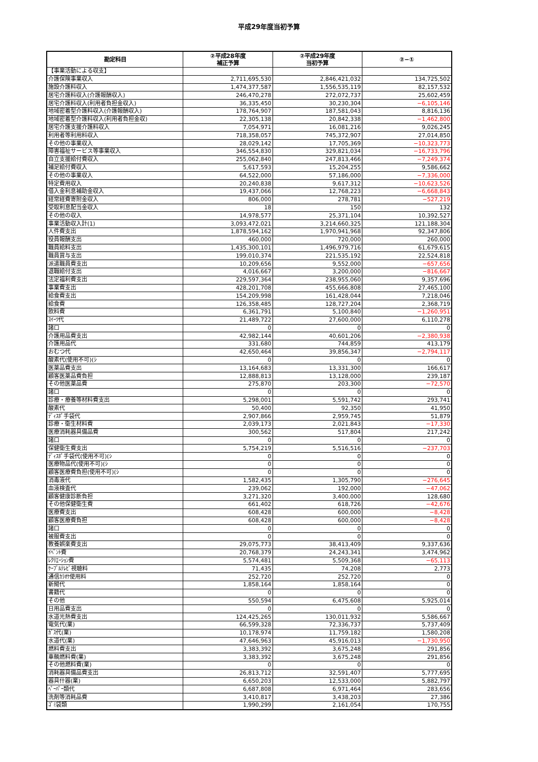平成29年度当初予算
| 勘定科目 | ②平成28年度 補正予算 | ②平成29年度 当初予算 | ②−① |
| --- | --- | --- | --- |
| 【事業活動による収支】 | | | |
| 介護保険事業収入 | 2,711,695,530 | 2,846,421,032 | 134,725,502 |
| 施設介護料収入 | 1,474,377,587 | 1,556,535,119 | 82,157,532 |
| 居宅介護料収入(介護報酬収入) | 246,470,278 | 272,072,737 | 25,602,459 |
| 居宅介護料収入(利用者負担金収入) | 36,335,450 | 30,230,304 | −6,105,146 |
| 地域密着型介護料収入(介護報酬収入) | 178,764,907 | 187,581,043 | 8,816,136 |
| 地域密着型介護料収入(利用者負担金収) | 22,305,138 | 20,842,338 | −1,462,800 |
| 居宅介護支援介護料収入 | 7,054,971 | 16,081,216 | 9,026,245 |
| 利用者等利用料収入 | 718,358,057 | 745,372,907 | 27,014,850 |
| その他の事業収入 | 28,029,142 | 17,705,369 | −10,323,773 |
| 障害福祉サービス等事業収入 | 346,554,830 | 329,821,034 | −16,733,796 |
| 自立支援給付費収入 | 255,062,840 | 247,813,466 | −7,249,374 |
| 補足給付費収入 | 5,617,593 | 15,204,255 | 9,586,662 |
| その他の事業収入 | 64,522,000 | 57,186,000 | −7,336,000 |
| 特定費用収入 | 20,240,838 | 9,617,312 | −10,623,526 |
| 借入金利息補助金収入 | 19,437,066 | 12,768,223 | −6,668,843 |
| 経常経費寄附金収入 | 806,000 | 278,781 | −527,219 |
| 受取利息配当金収入 | 18 | 150 | 132 |
| その他の収入 | 14,978,577 | 25,371,104 | 10,392,527 |
| 事業活動収入計(1) | 3,093,472,021 | 3,214,660,325 | 121,188,304 |
| 人件費支出 | 1,878,594,162 | 1,970,941,968 | 92,347,806 |
| 役員報酬支出 | 460,000 | 720,000 | 260,000 |
| 職員給料支出 | 1,435,300,101 | 1,496,979,716 | 61,679,615 |
| 職員賞与支出 | 199,010,374 | 221,535,192 | 22,524,818 |
| 派遣職員費支出 | 10,209,656 | 9,552,000 | −657,656 |
| 退職給付支出 | 4,016,667 | 3,200,000 | −816,667 |
| 法定福利費支出 | 229,597,364 | 238,955,060 | 9,357,696 |
| 事業費支出 | 428,201,708 | 455,666,808 | 27,465,100 |
| 給食費支出 | 154,209,998 | 161,428,044 | 7,218,046 |
| 給食費 | 126,358,485 | 128,727,204 | 2,368,719 |
| 飲料費 | 6,361,791 | 5,100,840 | −1,260,951 |
| ｽｲｰﾂ代 | 21,489,722 | 27,600,000 | 6,110,278 |
| 諸口 | 0 | 0 | 0 |
| 介護用品費支出 | 42,982,144 | 40,601,206 | −2,380,938 |
| 介護用品代 | 331,680 | 744,859 | 413,179 |
| おむつ代 | 42,650,464 | 39,856,347 | −2,794,117 |
| 酸素代(使用不可)(ｼ | 0 | 0 | 0 |
| 医薬品費支出 | 13,164,683 | 13,331,300 | 166,617 |
| 顧客医薬品費負担 | 12,888,813 | 13,128,000 | 239,187 |
| その他医薬品費 | 275,870 | 203,300 | −72,570 |
| 諸口 | 0 | 0 | 0 |
| 診療・療養等材料費支出 | 5,298,001 | 5,591,742 | 293,741 |
| 酸素代 | 50,400 | 92,350 | 41,950 |
| ﾃﾞｨｽﾎﾟ手袋代 | 2,907,866 | 2,959,745 | 51,879 |
| 診療・衛生材料費 | 2,039,173 | 2,021,843 | −17,330 |
| 医療消耗器具備品費 | 300,562 | 517,804 | 217,242 |
| 諸口 | 0 | 0 | 0 |
| 保健衛生費支出 | 5,754,219 | 5,516,516 | −237,703 |
| ﾃﾞｨｽﾎﾟ手袋代(使用不可)(ｼ | 0 | 0 | 0 |
| 医療物品代(使用不可)(ｼ | 0 | 0 | 0 |
| 顧客医療費負担(使用不可)(ｼ | 0 | 0 | 0 |
| 消毒液代 | 1,582,435 | 1,305,790 | −276,645 |
| 血液検査代 | 239,062 | 192,000 | −47,062 |
| 顧客健康診断負担 | 3,271,320 | 3,400,000 | 128,680 |
| その他保健衛生費 | 661,402 | 618,726 | −42,676 |
| 医療費支出 | 608,428 | 600,000 | −8,428 |
| 顧客医療費負担 | 608,428 | 600,000 | −8,428 |
| 諸口 | 0 | 0 | 0 |
| 被服費支出 | 0 | 0 | 0 |
| 教養娯楽費支出 | 29,075,773 | 38,413,409 | 9,337,636 |
| ｲﾍﾞﾝﾄ費 | 20,768,379 | 24,243,341 | 3,474,962 |
| ﾚｸﾘｴｰｼｮﾝ費 | 5,574,481 | 5,509,368 | −65,113 |
| ｹｰﾌﾞﾙﾃﾚﾋﾞ視聴料 | 71,435 | 74,208 | 2,773 |
| 通信ｶﾗｵｹ使用料 | 252,720 | 252,720 | 0 |
| 新聞代 | 1,858,164 | 1,858,164 | 0 |
| 書籍代 | 0 | 0 | 0 |
| その他 | 550,594 | 6,475,608 | 5,925,014 |
| 日用品費支出 | 0 | 0 | 0 |
| 水道光熱費支出 | 124,425,265 | 130,011,932 | 5,586,667 |
| 電気代(業) | 66,599,328 | 72,336,737 | 5,737,409 |
| ｶﾞｽ代(業) | 10,178,974 | 11,759,182 | 1,580,208 |
| 水道代(業) | 47,646,963 | 45,916,013 | −1,730,950 |
| 燃料費支出 | 3,383,392 | 3,675,248 | 291,856 |
| 車輌燃料費(業) | 3,383,392 | 3,675,248 | 291,856 |
| その他燃料費(業) | 0 | 0 | 0 |
| 消耗器具備品費支出 | 26,813,712 | 32,591,407 | 5,777,695 |
| 器具什器(業) | 6,650,203 | 12,533,000 | 5,882,797 |
| ﾍﾟｰﾊﾟｰ類代 | 6,687,808 | 6,971,464 | 283,656 |
| 洗剤等消耗品費 | 3,410,817 | 3,438,203 | 27,386 |
| ｺﾞﾐ袋類 | 1,990,299 | 2,161,054 | 170,755 |